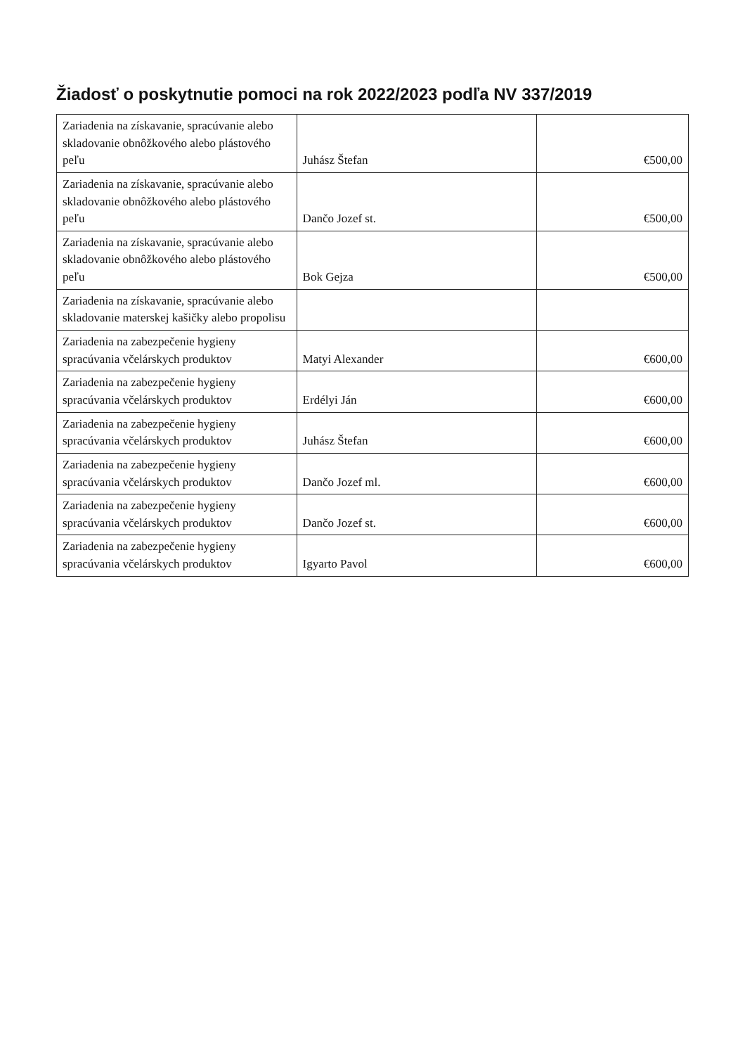Žiadosť o poskytnutie pomoci na rok 2022/2023 podľa NV 337/2019
| Zariadenia na získavanie, spracúvanie alebo skladovanie obnôžkového alebo plástového peľu | Juhász Štefan | €500,00 |
| Zariadenia na získavanie, spracúvanie alebo skladovanie obnôžkového alebo plástového peľu | Dančo Jozef st. | €500,00 |
| Zariadenia na získavanie, spracúvanie alebo skladovanie obnôžkového alebo plástového peľu | Bok Gejza | €500,00 |
| Zariadenia na získavanie, spracúvanie alebo skladovanie materskej kašičky alebo propolisu | | |
| Zariadenia na zabezpečenie hygieny spracúvania včelárskych produktov | Matyi Alexander | €600,00 |
| Zariadenia na zabezpečenie hygieny spracúvania včelárskych produktov | Erdélyi Ján | €600,00 |
| Zariadenia na zabezpečenie hygieny spracúvania včelárskych produktov | Juhász Štefan | €600,00 |
| Zariadenia na zabezpečenie hygieny spracúvania včelárskych produktov | Dančo Jozef ml. | €600,00 |
| Zariadenia na zabezpečenie hygieny spracúvania včelárskych produktov | Dančo Jozef st. | €600,00 |
| Zariadenia na zabezpečenie hygieny spracúvania včelárskych produktov | Igyarto Pavol | €600,00 |